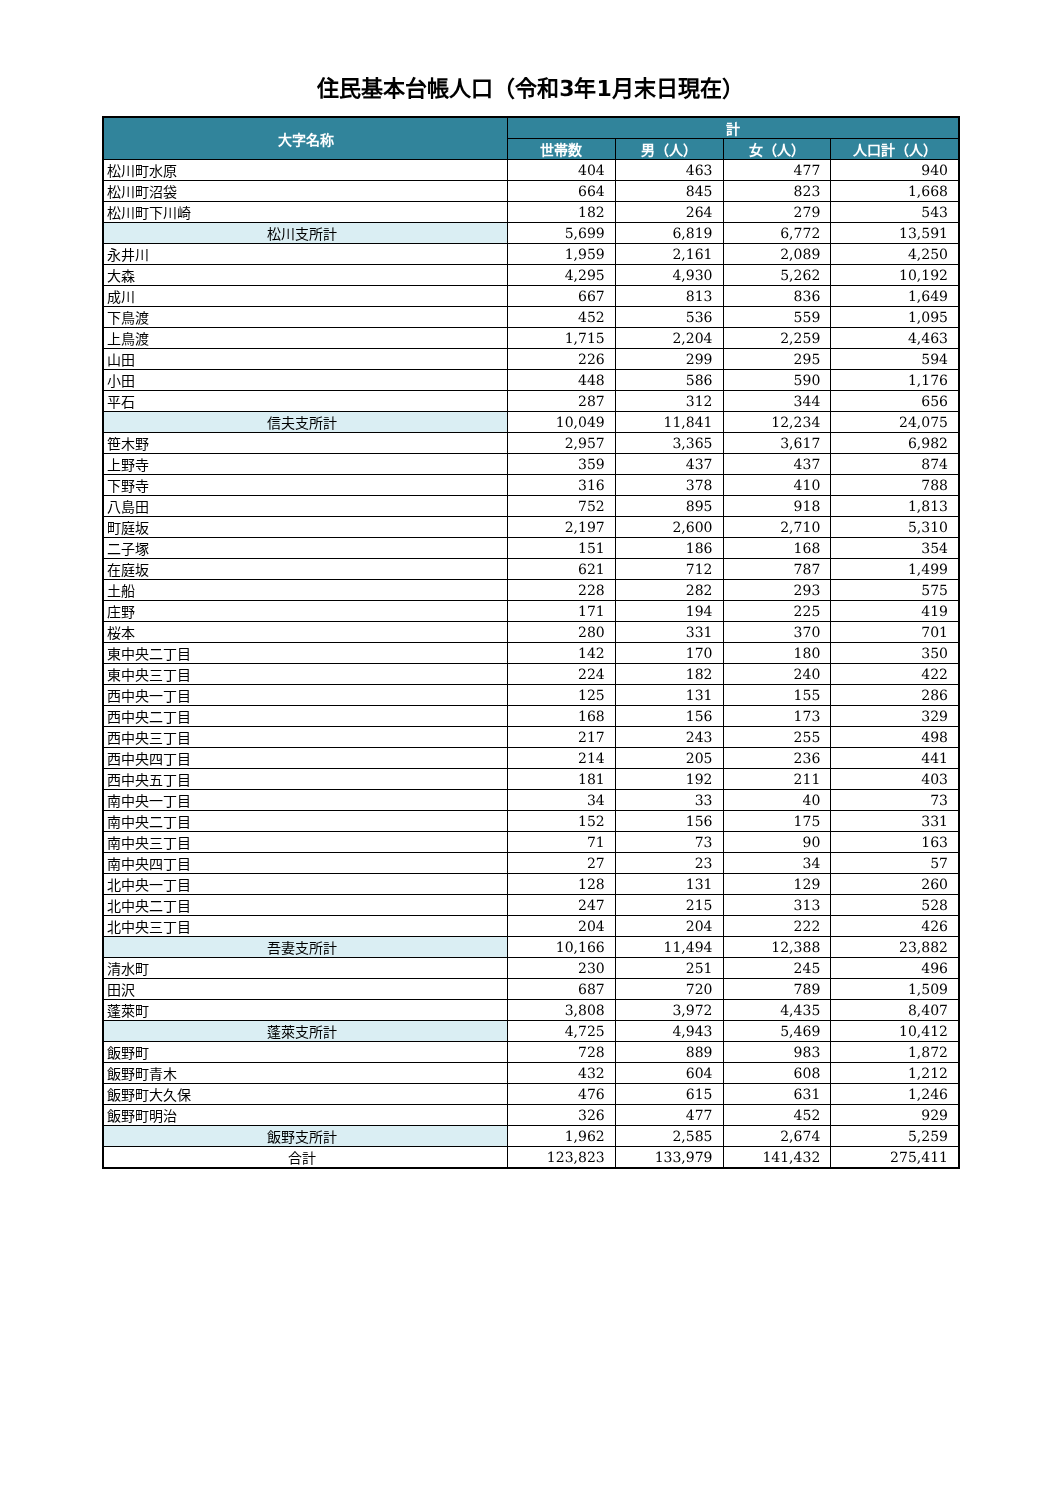住民基本台帳人口（令和3年1月末日現在）
| 大字名称 | 計 | | | |
| --- | --- | --- | --- | --- |
| | 世帯数 | 男（人） | 女（人） | 人口計（人） |
| 松川町水原 | 404 | 463 | 477 | 940 |
| 松川町沼袋 | 664 | 845 | 823 | 1,668 |
| 松川町下川崎 | 182 | 264 | 279 | 543 |
| 松川支所計 | 5,699 | 6,819 | 6,772 | 13,591 |
| 永井川 | 1,959 | 2,161 | 2,089 | 4,250 |
| 大森 | 4,295 | 4,930 | 5,262 | 10,192 |
| 成川 | 667 | 813 | 836 | 1,649 |
| 下鳥渡 | 452 | 536 | 559 | 1,095 |
| 上鳥渡 | 1,715 | 2,204 | 2,259 | 4,463 |
| 山田 | 226 | 299 | 295 | 594 |
| 小田 | 448 | 586 | 590 | 1,176 |
| 平石 | 287 | 312 | 344 | 656 |
| 信夫支所計 | 10,049 | 11,841 | 12,234 | 24,075 |
| 笹木野 | 2,957 | 3,365 | 3,617 | 6,982 |
| 上野寺 | 359 | 437 | 437 | 874 |
| 下野寺 | 316 | 378 | 410 | 788 |
| 八島田 | 752 | 895 | 918 | 1,813 |
| 町庭坂 | 2,197 | 2,600 | 2,710 | 5,310 |
| 二子塚 | 151 | 186 | 168 | 354 |
| 在庭坂 | 621 | 712 | 787 | 1,499 |
| 土船 | 228 | 282 | 293 | 575 |
| 庄野 | 171 | 194 | 225 | 419 |
| 桜本 | 280 | 331 | 370 | 701 |
| 東中央二丁目 | 142 | 170 | 180 | 350 |
| 東中央三丁目 | 224 | 182 | 240 | 422 |
| 西中央一丁目 | 125 | 131 | 155 | 286 |
| 西中央二丁目 | 168 | 156 | 173 | 329 |
| 西中央三丁目 | 217 | 243 | 255 | 498 |
| 西中央四丁目 | 214 | 205 | 236 | 441 |
| 西中央五丁目 | 181 | 192 | 211 | 403 |
| 南中央一丁目 | 34 | 33 | 40 | 73 |
| 南中央二丁目 | 152 | 156 | 175 | 331 |
| 南中央三丁目 | 71 | 73 | 90 | 163 |
| 南中央四丁目 | 27 | 23 | 34 | 57 |
| 北中央一丁目 | 128 | 131 | 129 | 260 |
| 北中央二丁目 | 247 | 215 | 313 | 528 |
| 北中央三丁目 | 204 | 204 | 222 | 426 |
| 吾妻支所計 | 10,166 | 11,494 | 12,388 | 23,882 |
| 清水町 | 230 | 251 | 245 | 496 |
| 田沢 | 687 | 720 | 789 | 1,509 |
| 蓬萊町 | 3,808 | 3,972 | 4,435 | 8,407 |
| 蓬萊支所計 | 4,725 | 4,943 | 5,469 | 10,412 |
| 飯野町 | 728 | 889 | 983 | 1,872 |
| 飯野町青木 | 432 | 604 | 608 | 1,212 |
| 飯野町大久保 | 476 | 615 | 631 | 1,246 |
| 飯野町明治 | 326 | 477 | 452 | 929 |
| 飯野支所計 | 1,962 | 2,585 | 2,674 | 5,259 |
| 合計 | 123,823 | 133,979 | 141,432 | 275,411 |